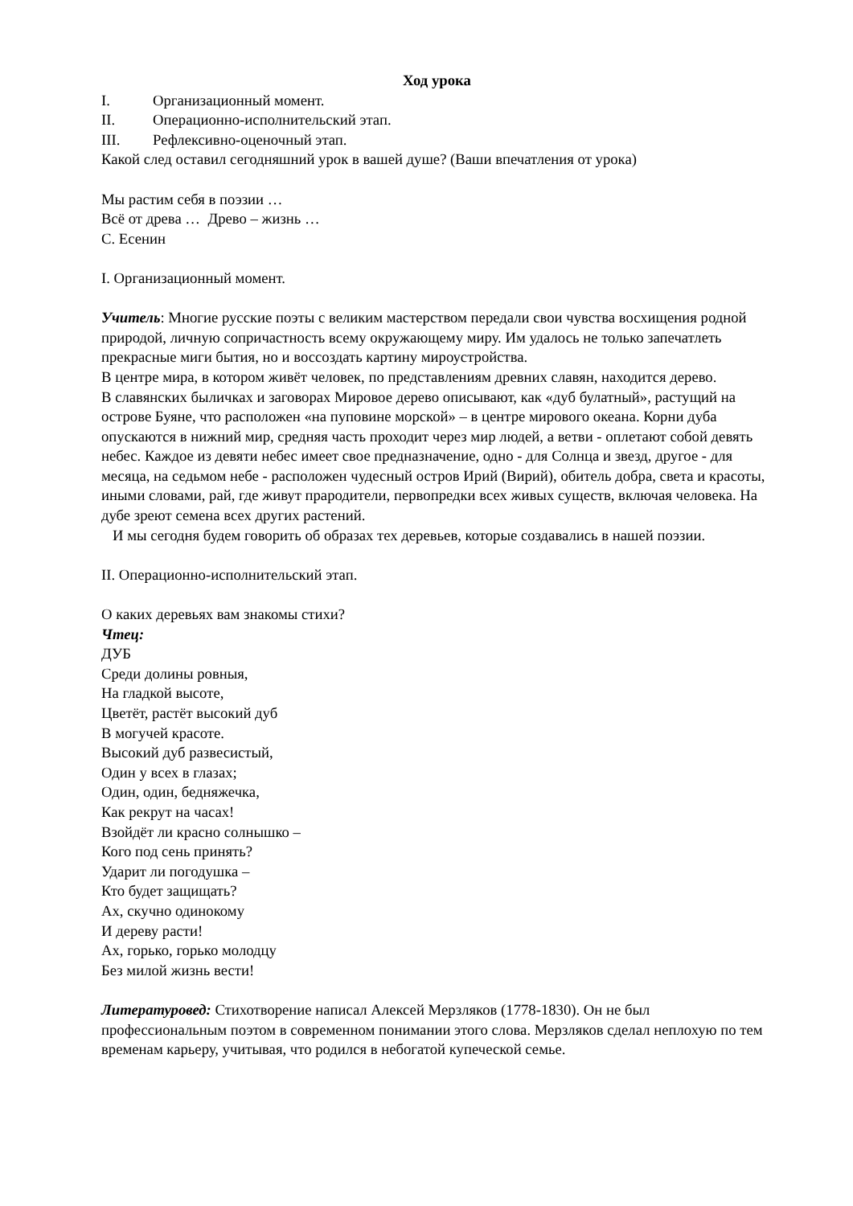Ход урока
I. Организационный момент.
II. Операционно-исполнительский этап.
III. Рефлексивно-оценочный этап.
Какой след оставил сегодняшний урок в вашей душе? (Ваши впечатления от урока)
Мы растим себя в поэзии …
Всё от древа … Древо – жизнь …
С. Есенин
I. Организационный момент.
Учитель: Многие русские поэты с великим мастерством передали свои чувства восхищения родной природой, личную сопричастность всему окружающему миру. Им удалось не только запечатлеть прекрасные миги бытия, но и воссоздать картину мироустройства.
В центре мира, в котором живёт человек, по представлениям древних славян, находится дерево.
В славянских быличках и заговорах Мировое дерево описывают, как «дуб булатный», растущий на острове Буяне, что расположен «на пуповине морской» – в центре мирового океана. Корни дуба опускаются в нижний мир, средняя часть проходит через мир людей, а ветви - оплетают собой девять небес. Каждое из девяти небес имеет свое предназначение, одно - для Солнца и звезд, другое - для месяца, на седьмом небе - расположен чудесный остров Ирий (Вирий), обитель добра, света и красоты, иными словами, рай, где живут прародители, первопредки всех живых существ, включая человека. На дубе зреют семена всех других растений.
И мы сегодня будем говорить об образах тех деревьев, которые создавались в нашей поэзии.
II. Операционно-исполнительский этап.
О каких деревьях вам знакомы стихи?
Чтец:
ДУБ
Среди долины ровныя,
На гладкой высоте,
Цветёт, растёт высокий дуб
В могучей красоте.
Высокий дуб развесистый,
Один у всех в глазах;
Один, один, бедняжечка,
Как рекрут на часах!
Взойдёт ли красно солнышко –
Кого под сень принять?
Ударит ли погодушка –
Кто будет защищать?
Ах, скучно одинокому
И дереву расти!
Ах, горько, горько молодцу
Без милой жизнь вести!
Литературовед: Стихотворение написал Алексей Мерзляков (1778-1830). Он не был профессиональным поэтом в современном понимании этого слова. Мерзляков сделал неплохую по тем временам карьеру, учитывая, что родился в небогатой купеческой семье.